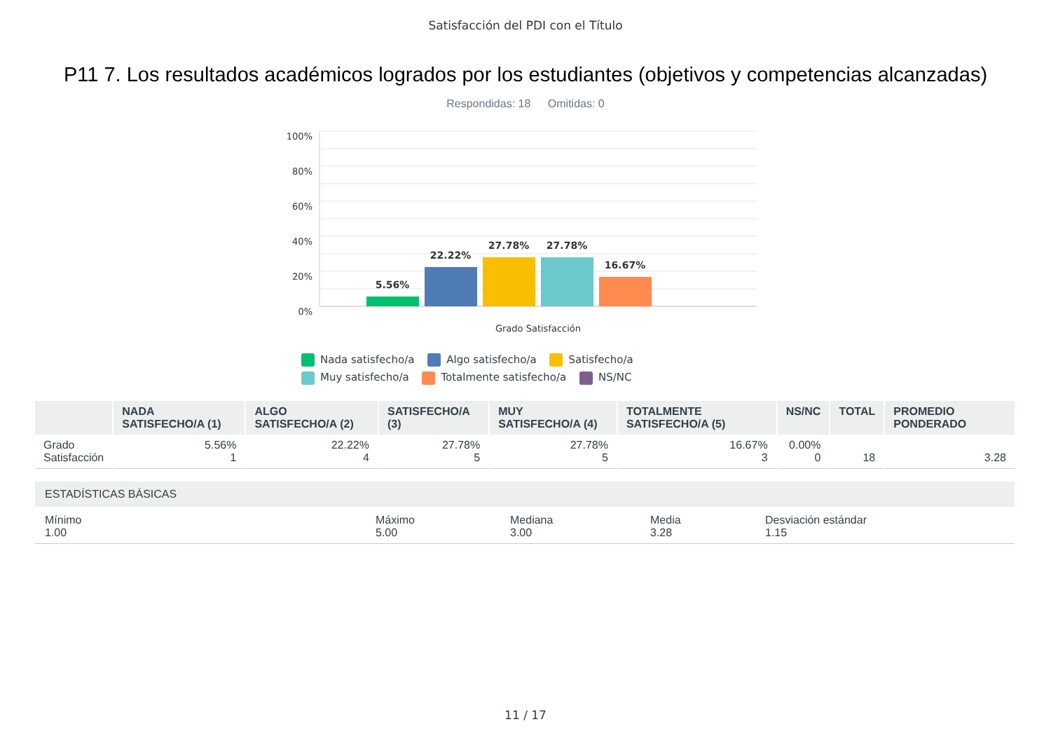Satisfacción del PDI con el Título
P11 7. Los resultados académicos logrados por los estudiantes (objetivos y competencias alcanzadas)
Respondidas: 18 Omitidas: 0
100%
80%
60%
40%
20%
0%
5.56%
22.22%
27.78%
27.78%
16.67%
Grado Satisfacción
Nada satisfecho/a Algo satisfecho/a Satisfecho/a Muy satisfecho/a Totalmente satisfecho/a NS/NC
| | NADA SATISFECHO/A (1) | ALGO SATISFECHO/A (2) | SATISFECHO/A (3) | MUY SATISFECHO/A (4) | TOTALMENTE SATISFECHO/A (5) | NS/NC | TOTAL | PROMEDIO PONDERADO |
| --- | --- | --- | --- | --- | --- | --- | --- | --- |
| Grado Satisfacción | 5.56% 1 | 22.22% 4 | 27.78% 5 | 27.78% 5 | 16.67% 3 | 0.00% 0 | 18 | 3.28 |
ESTADÍSTICAS BÁSICAS
Mínimo
1.00
Máximo
5.00
Mediana
3.00
Media
3.28
Desviación estándar
1.15
11 / 17